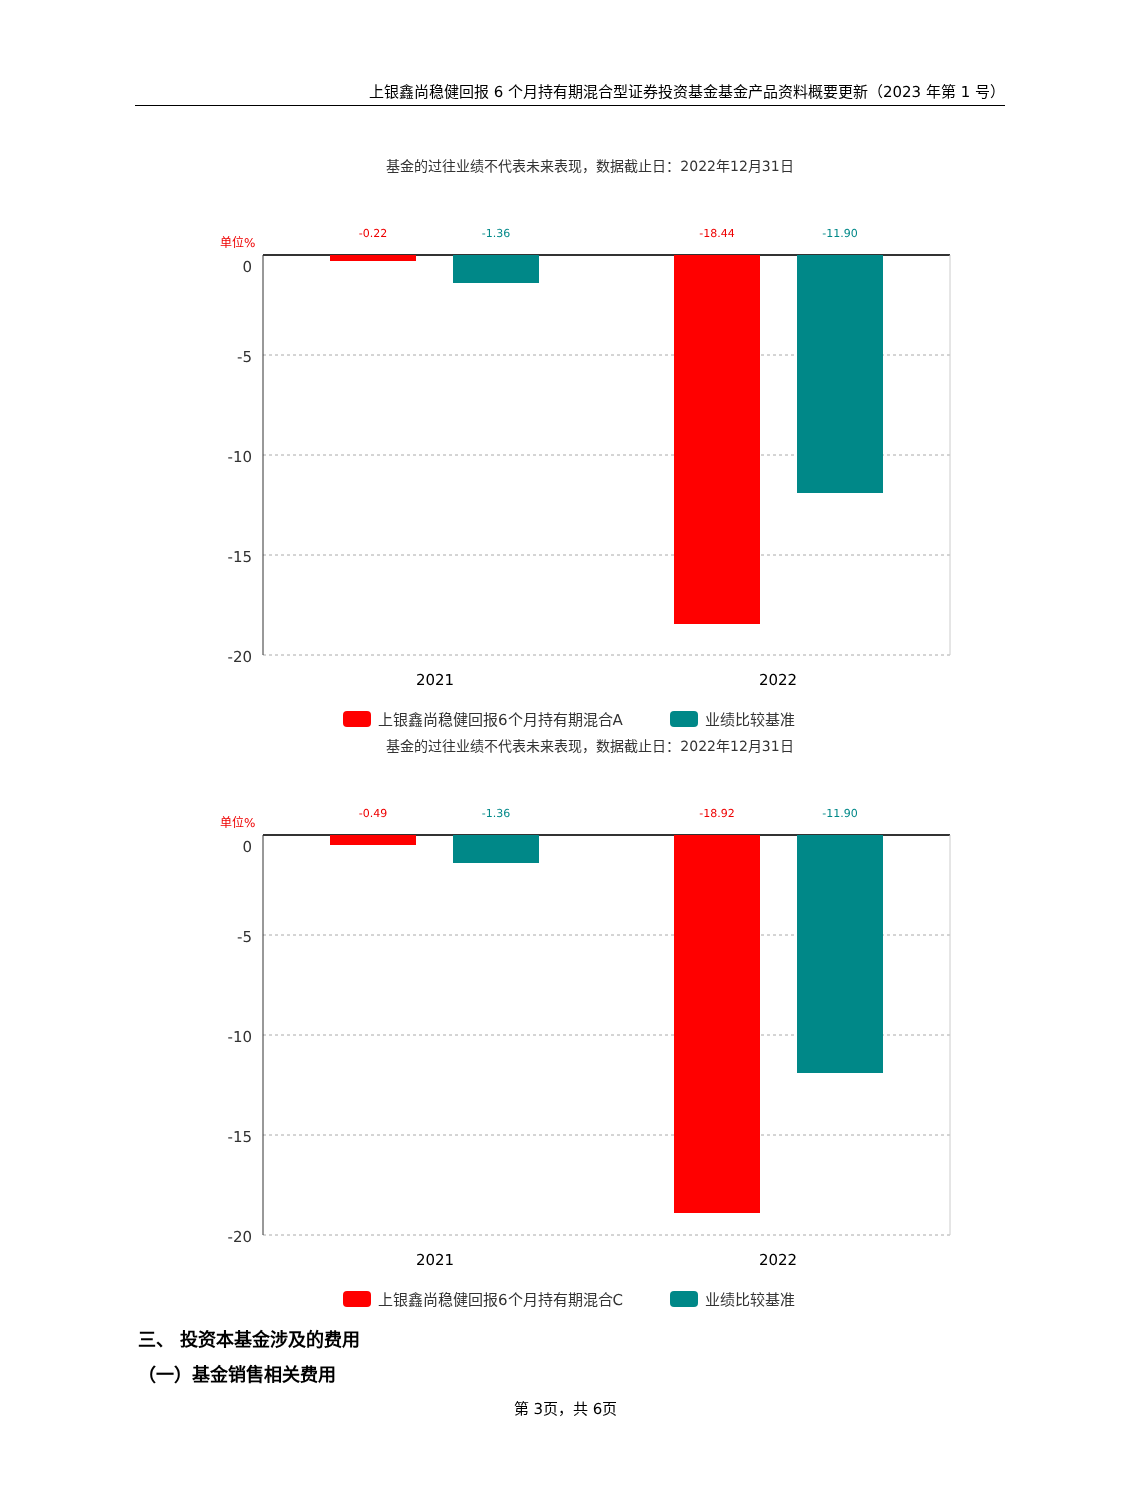上银鑫尚稳健回报 6 个月持有期混合型证券投资基金基金产品资料概要更新（2023 年第 1 号）
基金的过往业绩不代表未来表现，数据截止日：2022年12月31日
单位%
-0.22
-1.36
-18.44
-11.90
0
-5
-10
-15
-20
2021
2022
上银鑫尚稳健回报6个月持有期混合A
业绩比较基准
基金的过往业绩不代表未来表现，数据截止日：2022年12月31日
单位%
-0.49
-1.36
-18.92
-11.90
0
-5
-10
-15
-20
2021
2022
上银鑫尚稳健回报6个月持有期混合C
业绩比较基准
三、 投资本基金涉及的费用
（一）基金销售相关费用
第 3页，共 6页